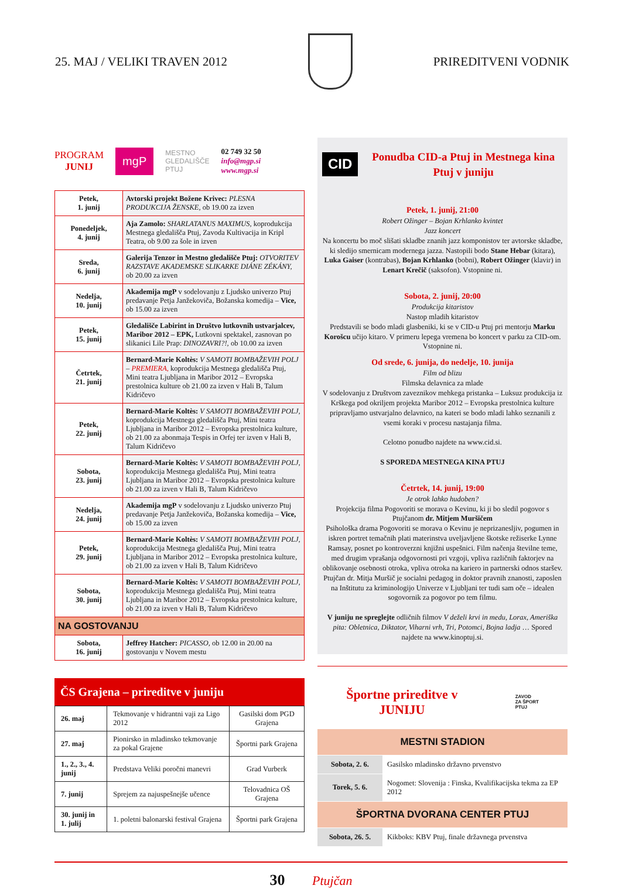25. MAJ / VELIKI TRAVEN 2012 PRIREDITVENI VODNIK
PROGRAM
JUNIJ
mgP
MESTNO
GLEDALIŠČE
PTUJ
02 749 32 50
info@mgp.si
www.mgp.si
| Petek, 1. junij | Avtorski projekt Božene Krivec: PLESNA PRODUKCIJA ŽENSKE, ob 19.00 za izven |
| Ponedeljek, 4. junij | Aja Zamolo: SHARLATANUS MAXIMUS, koprodukcija Mestnega gledališča Ptuj, Zavoda Kultivacija in Kripl Teatra, ob 9.00 za šole in izven |
| Sreda, 6. junij | Galerija Tenzor in Mestno gledališče Ptuj: OTVORITEV RAZSTAVE AKADEMSKE SLIKARKE DIÁNE ZÉKÁNY, ob 20.00 za izven |
| Nedelja, 10. junij | Akademija mgP v sodelovanju z Ljudsko univerzo Ptuj predavanje Petja Janžekoviča, Božanska komedija – Vice, ob 15.00 za izven |
| Petek, 15. junij | Gledališče Labirint in Društvo lutkovnih ustvarjalcev, Maribor 2012 – EPK, Lutkovni spektakel, zasnovan po slikanici Lile Prap: DINOZAVRI?!, ob 10.00 za izven |
| Četrtek, 21. junij | Bernard-Marie Koltès: V SAMOTI BOMBAŽEVIH POLJ – PREMIERA, koprodukcija Mestnega gledališča Ptuj, Mini teatra Ljubljana in Maribor 2012 – Evropska prestolnica kulture ob 21.00 za izven v Hali B, Talum Kidričevo |
| Petek, 22. junij | Bernard-Marie Koltès: V SAMOTI BOMBAŽEVIH POLJ, koprodukcija Mestnega gledališča Ptuj, Mini teatra Ljubljana in Maribor 2012 – Evropska prestolnica kulture, ob 21.00 za abonmaja Tespis in Orfej ter izven v Hali B, Talum Kidričevo |
| Sobota, 23. junij | Bernard-Marie Koltès: V SAMOTI BOMBAŽEVIH POLJ, koprodukcija Mestnega gledališča Ptuj, Mini teatra Ljubljana in Maribor 2012 – Evropska prestolnica kulture ob 21.00 za izven v Hali B, Talum Kidričevo |
| Nedelja, 24. junij | Akademija mgP v sodelovanju z Ljudsko univerzo Ptuj predavanje Petja Janžekoviča, Božanska komedija – Vice, ob 15.00 za izven |
| Petek, 29. junij | Bernard-Marie Koltès: V SAMOTI BOMBAŽEVIH POLJ, koprodukcija Mestnega gledališča Ptuj, Mini teatra Ljubljana in Maribor 2012 – Evropska prestolnica kulture, ob 21.00 za izven v Hali B, Talum Kidričevo |
| Sobota, 30. junij | Bernard-Marie Koltès: V SAMOTI BOMBAŽEVIH POLJ, koprodukcija Mestnega gledališča Ptuj, Mini teatra Ljubljana in Maribor 2012 – Evropska prestolnica kulture, ob 21.00 za izven v Hali B, Talum Kidričevo |
| NA GOSTOVANJU | |
| Sobota, 16. junij | Jeffrey Hatcher: PICASSO, ob 12.00 in 20.00 na gostovanju v Novem mestu |
ČS Grajena – prireditve v juniju
| 26. maj | Tekmovanje v hidrantni vaji za Ligo 2012 | Gasilski dom PGD Grajena |
| 27. maj | Pionirsko in mladinsko tekmovanje za pokal Grajene | Športni park Grajena |
| 1., 2., 3., 4. junij | Predstava Veliki poročni manevri | Grad Vurberk |
| 7. junij | Sprejem za najuspešnejše učence | Telovadnica OŠ Grajena |
| 30. junij in 1. julij | 1. poletni balonarski festival Grajena | Športni park Grajena |
CID
Ponudba CID-a Ptuj in Mestnega kina Ptuj v juniju
Petek, 1. junij, 21:00
Robert Ožinger – Bojan Krhlanko kvintet
Jazz koncert
Na koncertu bo moč slišati skladbe znanih jazz komponistov ter avtorske skladbe, ki sledijo smernicam modernega jazza. Nastopili bodo Stane Hebar (kitara), Luka Gaiser (kontrabas), Bojan Krhlanko (bobni), Robert Ožinger (klavir) in Lenart Krečič (saksofon). Vstopnine ni.
Sobota, 2. junij, 20:00
Produkcija kitaristov
Nastop mladih kitaristov
Predstavili se bodo mladi glasbeniki, ki se v CID-u Ptuj pri mentorju Marku Korošcu učijo kitaro. V primeru lepega vremena bo koncert v parku za CID-om. Vstopnine ni.
Od srede, 6. junija, do nedelje, 10. junija
Film od blizu
Filmska delavnica za mlade
V sodelovanju z Društvom zaveznikov mehkega pristanka – Luksuz produkcija iz Krškega pod okriljem projekta Maribor 2012 – Evropska prestolnica kulture pripravljamo ustvarjalno delavnico, na kateri se bodo mladi lahko seznanili z vsemi koraki v procesu nastajanja filma.
Celotno ponudbo najdete na www.cid.si.
S SPOREDA MESTNEGA KINA PTUJ
Četrtek, 14. junij, 19:00
Je otrok lahko hudoben?
Projekcija filma Pogovoriti se morava o Kevinu, ki ji bo sledil pogovor s Ptujčanom dr. Mitjem Muršičem
Psihološka drama Pogovoriti se morava o Kevinu je neprizanesljiv, pogumen in iskren portret temačnih plati materinstva uveljavljene škotske režiserke Lynne Ramsay, posnet po kontroverzni knjižni uspešnici. Film načenja številne teme, med drugim vprašanja odgovornosti pri vzgoji, vpliva različnih faktorjev na oblikovanje osebnosti otroka, vpliva otroka na kariero in partnerski odnos staršev.
Ptujčan dr. Mitja Muršič je socialni pedagog in doktor pravnih znanosti, zaposlen na Inštitutu za kriminologijo Univerze v Ljubljani ter tudi sam oče – idealen sogovornik za pogovor po tem filmu.
V juniju ne spreglejte odličnih filmov V deželi krvi in medu, Lorax, Ameriška pita: Obletnica, Diktator, Viharni vrh, Tri, Potomci, Bojna ladja … Spored najdete na www.kinoptuj.si.
Športne prireditve v
JUNIJU
ZAVOD
ZA ŠPORT
PTUJ
| MESTNI STADION | |
| Sobota, 2. 6. | Gasilsko mladinsko državno prvenstvo |
| Torek, 5. 6. | Nogomet: Slovenija : Finska, Kvalifikacijska tekma za EP 2012 |
| ŠPORTNA DVORANA CENTER PTUJ | |
| Sobota, 26. 5. | Kikboks: KBV Ptuj, finale državnega prvenstva |
30 Ptujčan